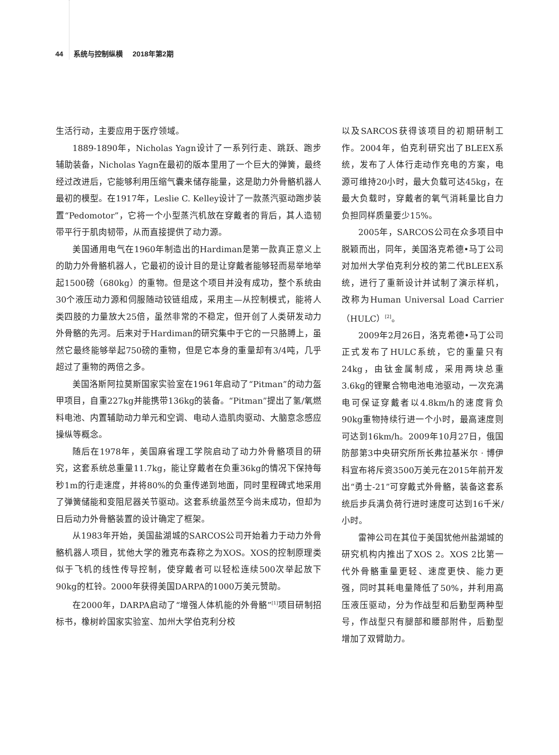44 系统与控制纵横 2018年第2期
生活行动，主要应用于医疗领域。
1889-1890年，Nicholas Yagn设计了一系列行走、跳跃、跑步辅助装备，Nicholas Yagn在最初的版本里用了一个巨大的弹簧，最终经过改进后，它能够利用压缩气囊来储存能量，这是助力外骨骼机器人最初的模型。在1917年，Leslie C. Kelley设计了一款蒸汽驱动跑步装置“Pedomotor”，它将一个小型蒸汽机放在穿戴者的背后，其人造韧带平行于肌肉韧带，从而直接提供了动力源。
美国通用电气在1960年制造出的Hardiman是第一款真正意义上的助力外骨骼机器人，它最初的设计目的是让穿戴者能够轻而易举地举起1500磅（680kg）的重物。但是这个项目并没有成功，整个系统由30个液压动力源和伺服随动铰链组成，采用主—从控制模式，能将人类四肢的力量放大25倍，虽然非常的不稳定，但开创了人类研发动力外骨骼的先河。后来对于Hardiman的研究集中于它的一只胳膊上，虽然它最终能够举起750磅的重物，但是它本身的重量却有3/4吨，几乎超过了重物的两倍之多。
美国洛斯阿拉莫斯国家实验室在1961年启动了“Pitman”的动力盔甲项目，自重227kg并能携带136kg的装备。“Pitman”提出了氢/氧燃料电池、内置辅助动力单元和空调、电动人造肌肉驱动、大脑意念感应操纵等概念。
随后在1978年，美国麻省理工学院启动了动力外骨骼项目的研究，这套系统总重量11.7kg，能让穿戴者在负重36kg的情况下保持每秒1m的行走速度，并将80%的负重传递到地面，同时里程碑式地采用了弹簧储能和变阻尼器关节驱动。这套系统虽然至今尚未成功，但却为日后动力外骨骼装置的设计确定了框架。
从1983年开始，美国盐湖城的SARCOS公司开始着力于动力外骨骼机器人项目，犹他大学的雅克布森称之为XOS。XOS的控制原理类似于飞机的线性传导控制，使穿戴者可以轻松连续500次举起放下90kg的杠铃。2000年获得美国DARPA的1000万美元赞助。
在2000年，DARPA启动了“增强人体机能的外骨骼”<sup>[1]</sup>项目研制招标书，橡树岭国家实验室、加州大学伯克利分校
以及SARCOS获得该项目的初期研制工作。2004年，伯克利研究出了BLEEX系统，发布了人体行走动作充电的方案，电源可维持20小时，最大负载可达45kg，在最大负载时，穿戴者的氧气消耗量比自力负担同样质量要少15%。
2005年，SARCOS公司在众多项目中脱颖而出，同年，美国洛克希德•马丁公司对加州大学伯克利分校的第二代BLEEX系统，进行了重新设计并试制了演示样机，改称为Human Universal Load Carrier（HULC）<sup>[2]</sup>。
2009年2月26日，洛克希德•马丁公司正式发布了HULC系统，它的重量只有24kg，由钛金属制成，采用两块总重3.6kg的锂聚合物电池电池驱动，一次充满电可保证穿戴者以4.8km/h的速度背负90kg重物持续行进一个小时，最高速度则可达到16km/h。2009年10月27日，俄国防部第3中央研究所所长弗拉基米尔 · 博伊科宣布将斥资3500万美元在2015年前开发出“勇士-21”可穿戴式外骨骼，装备这套系统后步兵满负荷行进时速度可达到16千米/小时。
雷神公司在其位于美国犹他州盐湖城的研究机构内推出了XOS 2。XOS 2比第一代外骨骼重量更轻、速度更快、能力更强，同时其耗电量降低了50%，并利用高压液压驱动，分为作战型和后勤型两种型号，作战型只有腿部和腰部附件，后勤型增加了双臂助力。